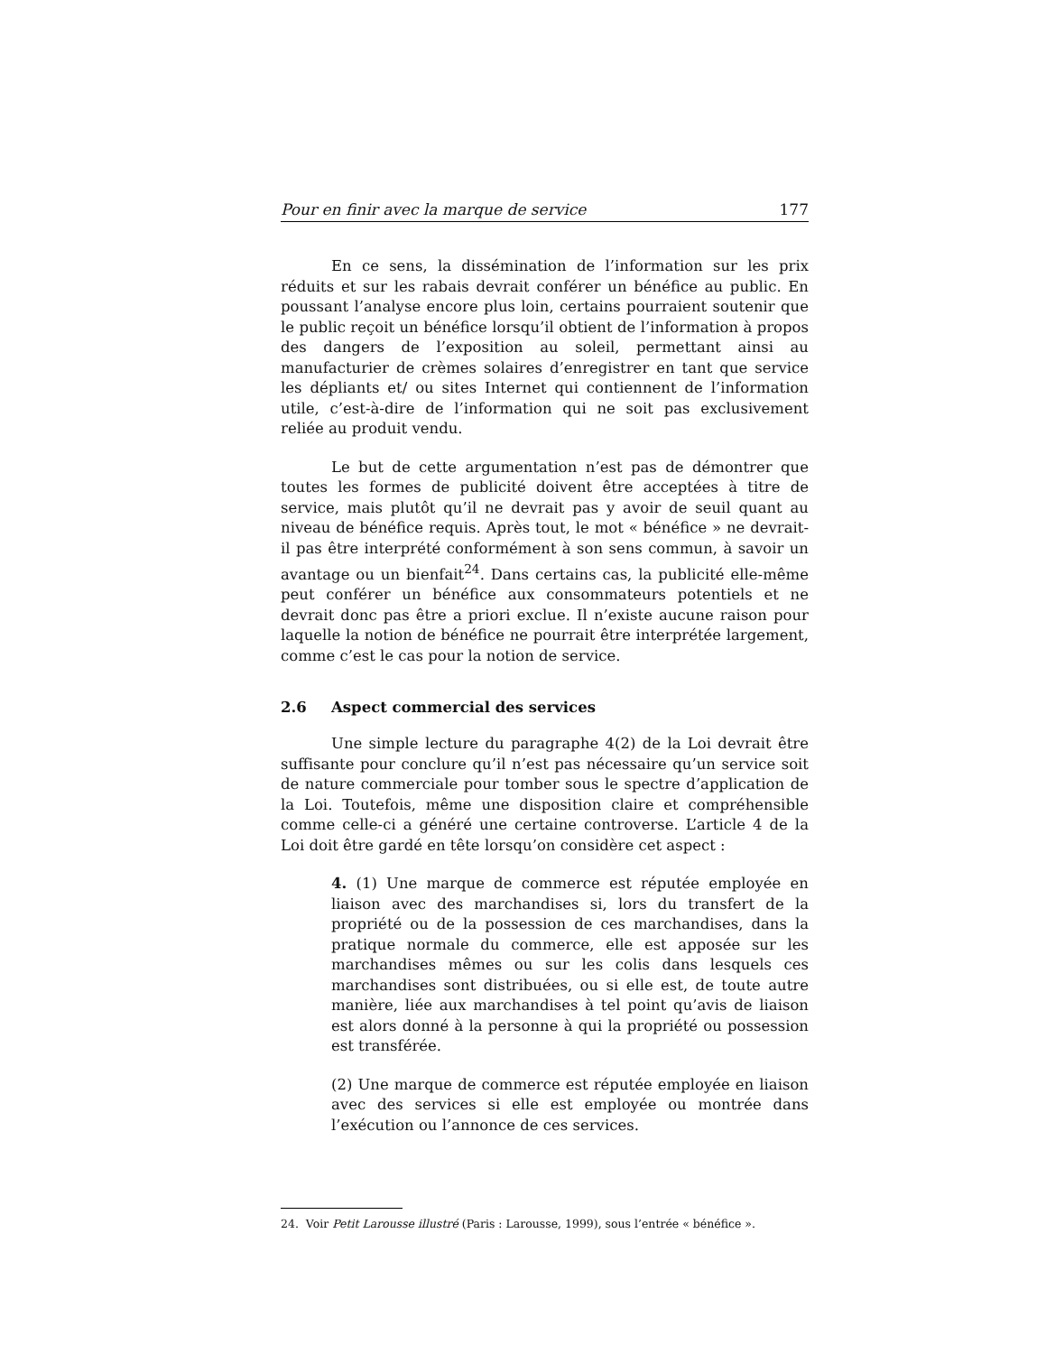Pour en finir avec la marque de service 177
En ce sens, la dissémination de l’information sur les prix réduits et sur les rabais devrait conférer un bénéfice au public. En poussant l’analyse encore plus loin, certains pourraient soutenir que le public reçoit un bénéfice lorsqu’il obtient de l’information à propos des dangers de l’exposition au soleil, permettant ainsi au manufacturier de crèmes solaires d’enregistrer en tant que service les dépliants et/ ou sites Internet qui contiennent de l’information utile, c’est-à-dire de l’information qui ne soit pas exclusivement reliée au produit vendu.
Le but de cette argumentation n’est pas de démontrer que toutes les formes de publicité doivent être acceptées à titre de service, mais plutôt qu’il ne devrait pas y avoir de seuil quant au niveau de bénéfice requis. Après tout, le mot « bénéfice » ne devrait-il pas être interprété conformément à son sens commun, à savoir un avantage ou un bienfait<sup>24</sup>. Dans certains cas, la publicité elle-même peut conférer un bénéfice aux consommateurs potentiels et ne devrait donc pas être a priori exclue. Il n’existe aucune raison pour laquelle la notion de bénéfice ne pourrait être interprétée largement, comme c’est le cas pour la notion de service.
2.6 Aspect commercial des services
Une simple lecture du paragraphe 4(2) de la Loi devrait être suffisante pour conclure qu’il n’est pas nécessaire qu’un service soit de nature commerciale pour tomber sous le spectre d’application de la Loi. Toutefois, même une disposition claire et compréhensible comme celle-ci a généré une certaine controverse. L’article 4 de la Loi doit être gardé en tête lorsqu’on considère cet aspect :
4. (1) Une marque de commerce est réputée employée en liaison avec des marchandises si, lors du transfert de la propriété ou de la possession de ces marchandises, dans la pratique normale du commerce, elle est apposée sur les marchandises mêmes ou sur les colis dans lesquels ces marchandises sont distribuées, ou si elle est, de toute autre manière, liée aux marchandises à tel point qu’avis de liaison est alors donné à la personne à qui la propriété ou possession est transférée.
(2) Une marque de commerce est réputée employée en liaison avec des services si elle est employée ou montrée dans l’exécution ou l’annonce de ces services.
24. Voir Petit Larousse illustré (Paris : Larousse, 1999), sous l’entrée « bénéfice ».